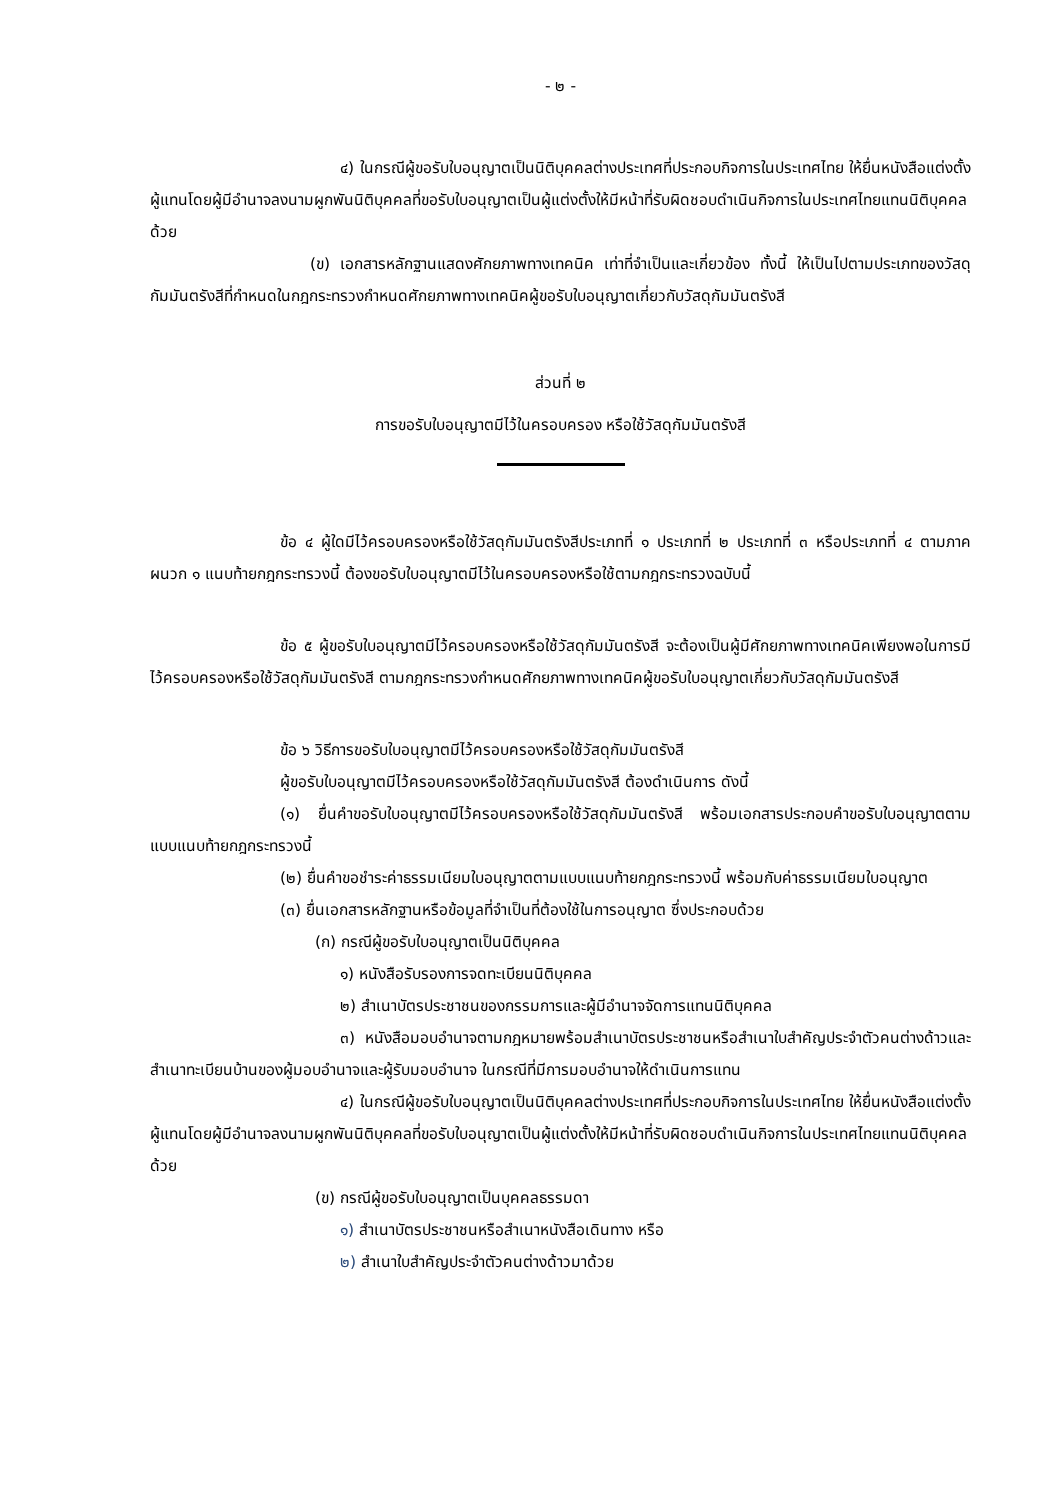- ๒ -
๔) ในกรณีผู้ขอรับใบอนุญาตเป็นนิติบุคคลต่างประเทศที่ประกอบกิจการในประเทศไทย ให้ยื่นหนังสือแต่งตั้งผู้แทนโดยผู้มีอำนาจลงนามผูกพันนิติบุคคลที่ขอรับใบอนุญาตเป็นผู้แต่งตั้งให้มีหน้าที่รับผิดชอบดำเนินกิจการในประเทศไทยแทนนิติบุคคลด้วย
(ข) เอกสารหลักฐานแสดงศักยภาพทางเทคนิค เท่าที่จำเป็นและเกี่ยวข้อง ทั้งนี้ ให้เป็นไปตามประเภทของวัสดุกัมมันตรังสีที่กำหนดในกฎกระทรวงกำหนดศักยภาพทางเทคนิคผู้ขอรับใบอนุญาตเกี่ยวกับวัสดุกัมมันตรังสี
ส่วนที่ ๒
การขอรับใบอนุญาตมีไว้ในครอบครอง หรือใช้วัสดุกัมมันตรังสี
ข้อ ๔ ผู้ใดมีไว้ครอบครองหรือใช้วัสดุกัมมันตรังสีประเภทที่ ๑ ประเภทที่ ๒ ประเภทที่ ๓ หรือประเภทที่ ๔ ตามภาคผนวก ๑ แนบท้ายกฎกระทรวงนี้ ต้องขอรับใบอนุญาตมีไว้ในครอบครองหรือใช้ตามกฎกระทรวงฉบับนี้
ข้อ ๕ ผู้ขอรับใบอนุญาตมีไว้ครอบครองหรือใช้วัสดุกัมมันตรังสี จะต้องเป็นผู้มีศักยภาพทางเทคนิคเพียงพอในการมีไว้ครอบครองหรือใช้วัสดุกัมมันตรังสี ตามกฎกระทรวงกำหนดศักยภาพทางเทคนิคผู้ขอรับใบอนุญาตเกี่ยวกับวัสดุกัมมันตรังสี
ข้อ ๖ วิธีการขอรับใบอนุญาตมีไว้ครอบครองหรือใช้วัสดุกัมมันตรังสี
ผู้ขอรับใบอนุญาตมีไว้ครอบครองหรือใช้วัสดุกัมมันตรังสี ต้องดำเนินการ ดังนี้
(๑) ยื่นคำขอรับใบอนุญาตมีไว้ครอบครองหรือใช้วัสดุกัมมันตรังสี พร้อมเอกสารประกอบคำขอรับใบอนุญาตตามแบบแนบท้ายกฎกระทรวงนี้
(๒) ยื่นคำขอชำระค่าธรรมเนียมใบอนุญาตตามแบบแนบท้ายกฎกระทรวงนี้ พร้อมกับค่าธรรมเนียมใบอนุญาต
(๓) ยื่นเอกสารหลักฐานหรือข้อมูลที่จำเป็นที่ต้องใช้ในการอนุญาต ซึ่งประกอบด้วย
(ก) กรณีผู้ขอรับใบอนุญาตเป็นนิติบุคคล
๑) หนังสือรับรองการจดทะเบียนนิติบุคคล
๒) สำเนาบัตรประชาชนของกรรมการและผู้มีอำนาจจัดการแทนนิติบุคคล
๓) หนังสือมอบอำนาจตามกฎหมายพร้อมสำเนาบัตรประชาชนหรือสำเนาใบสำคัญประจำตัวคนต่างด้าวและสำเนาทะเบียนบ้านของผู้มอบอำนาจและผู้รับมอบอำนาจ ในกรณีที่มีการมอบอำนาจให้ดำเนินการแทน
๔) ในกรณีผู้ขอรับใบอนุญาตเป็นนิติบุคคลต่างประเทศที่ประกอบกิจการในประเทศไทย ให้ยื่นหนังสือแต่งตั้งผู้แทนโดยผู้มีอำนาจลงนามผูกพันนิติบุคคลที่ขอรับใบอนุญาตเป็นผู้แต่งตั้งให้มีหน้าที่รับผิดชอบดำเนินกิจการในประเทศไทยแทนนิติบุคคลด้วย
(ข) กรณีผู้ขอรับใบอนุญาตเป็นบุคคลธรรมดา
๑) สำเนาบัตรประชาชนหรือสำเนาหนังสือเดินทาง หรือ
๒) สำเนาใบสำคัญประจำตัวคนต่างด้าวมาด้วย